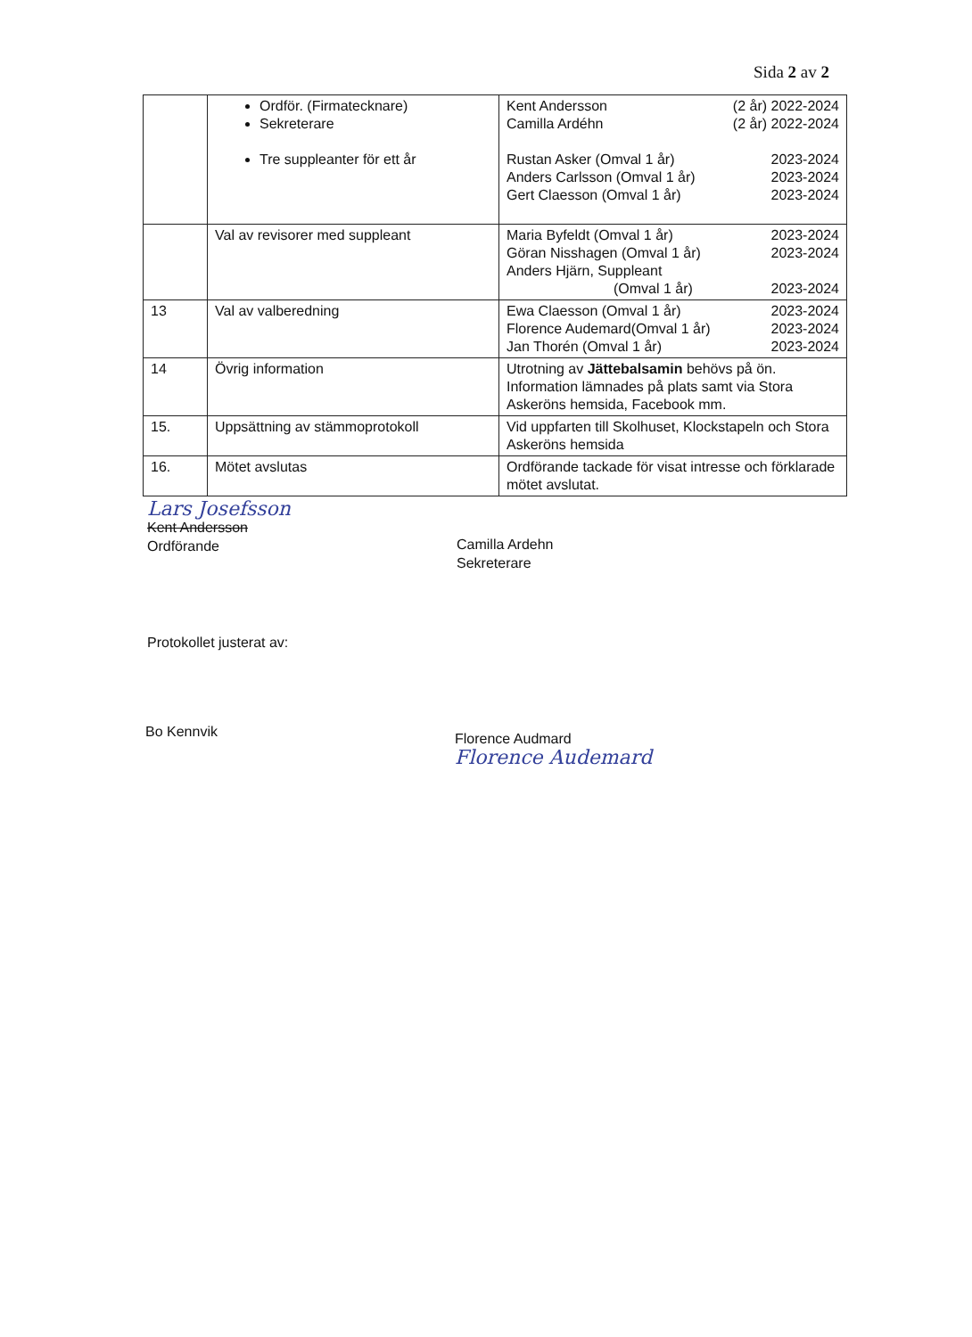Sida 2 av 2
| | Ordför. (Firmatecknare) Sekreterare Tre suppleanter för ett år | Kent Andersson (2 år) 2022-2024 Camilla Ardéhn (2 år) 2022-2024 Rustan Asker (Omval 1 år) 2023-2024 Anders Carlsson (Omval 1 år) 2023-2024 Gert Claesson (Omval 1 år) 2023-2024 |
| | Val av revisorer med suppleant | Maria Byfeldt (Omval 1 år) 2023-2024 Göran Nisshagen (Omval 1 år) 2023-2024 Anders Hjärn, Suppleant (Omval 1 år) 2023-2024 |
| 13 | Val av valberedning | Ewa Claesson (Omval 1 år) 2023-2024 Florence Audemard(Omval 1 år) 2023-2024 Jan Thorén (Omval 1 år) 2023-2024 |
| 14 | Övrig information | Utrotning av Jättebalsamin behövs på ön. Information lämnades på plats samt via Stora Askeröns hemsida, Facebook mm. |
| 15. | Uppsättning av stämmoprotokoll | Vid uppfarten till Skolhuset, Klockstapeln och Stora Askeröns hemsida |
| 16. | Mötet avslutas | Ordförande tackade för visat intresse och förklarade mötet avslutat. |
Lars Josefsson
Kent Andersson
Ordförande
Camilla Ardehn
Sekreterare
Protokollet justerat av:
Bo Kennvik
Florence Audmard
Florence Audemard